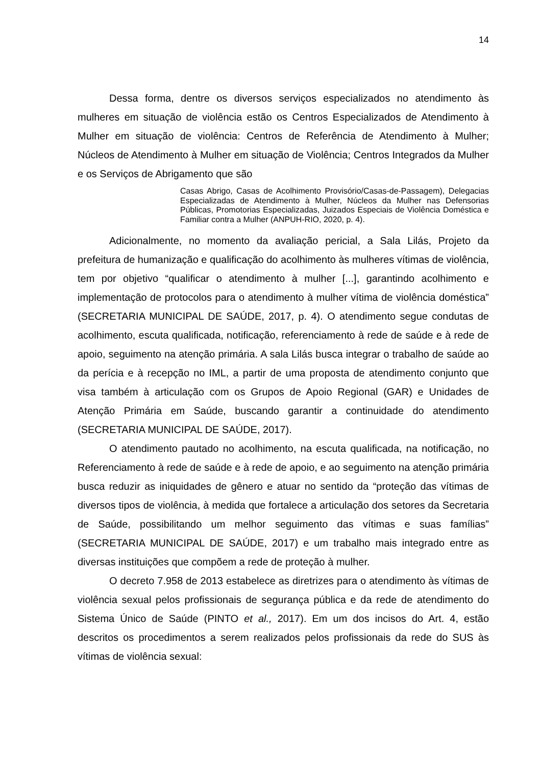14
Dessa forma, dentre os diversos serviços especializados no atendimento às mulheres em situação de violência estão os Centros Especializados de Atendimento à Mulher em situação de violência: Centros de Referência de Atendimento à Mulher; Núcleos de Atendimento à Mulher em situação de Violência; Centros Integrados da Mulher e os Serviços de Abrigamento que são
Casas Abrigo, Casas de Acolhimento Provisório/Casas-de-Passagem), Delegacias Especializadas de Atendimento à Mulher, Núcleos da Mulher nas Defensorias Públicas, Promotorias Especializadas, Juizados Especiais de Violência Doméstica e Familiar contra a Mulher (ANPUH-RIO, 2020, p. 4).
Adicionalmente, no momento da avaliação pericial, a Sala Lilás, Projeto da prefeitura de humanização e qualificação do acolhimento às mulheres vítimas de violência, tem por objetivo “qualificar o atendimento à mulher [...], garantindo acolhimento e implementação de protocolos para o atendimento à mulher vítima de violência doméstica” (SECRETARIA MUNICIPAL DE SAÚDE, 2017, p. 4). O atendimento segue condutas de acolhimento, escuta qualificada, notificação, referenciamento à rede de saúde e à rede de apoio, seguimento na atenção primária. A sala Lilás busca integrar o trabalho de saúde ao da perícia e à recepção no IML, a partir de uma proposta de atendimento conjunto que visa também à articulação com os Grupos de Apoio Regional (GAR) e Unidades de Atenção Primária em Saúde, buscando garantir a continuidade do atendimento (SECRETARIA MUNICIPAL DE SAÚDE, 2017).
O atendimento pautado no acolhimento, na escuta qualificada, na notificação, no Referenciamento à rede de saúde e à rede de apoio, e ao seguimento na atenção primária busca reduzir as iniquidades de gênero e atuar no sentido da “proteção das vítimas de diversos tipos de violência, à medida que fortalece a articulação dos setores da Secretaria de Saúde, possibilitando um melhor seguimento das vítimas e suas famílias” (SECRETARIA MUNICIPAL DE SAÚDE, 2017) e um trabalho mais integrado entre as diversas instituições que compõem a rede de proteção à mulher.
O decreto 7.958 de 2013 estabelece as diretrizes para o atendimento às vítimas de violência sexual pelos profissionais de segurança pública e da rede de atendimento do Sistema Único de Saúde (PINTO et al., 2017). Em um dos incisos do Art. 4, estão descritos os procedimentos a serem realizados pelos profissionais da rede do SUS às vítimas de violência sexual: